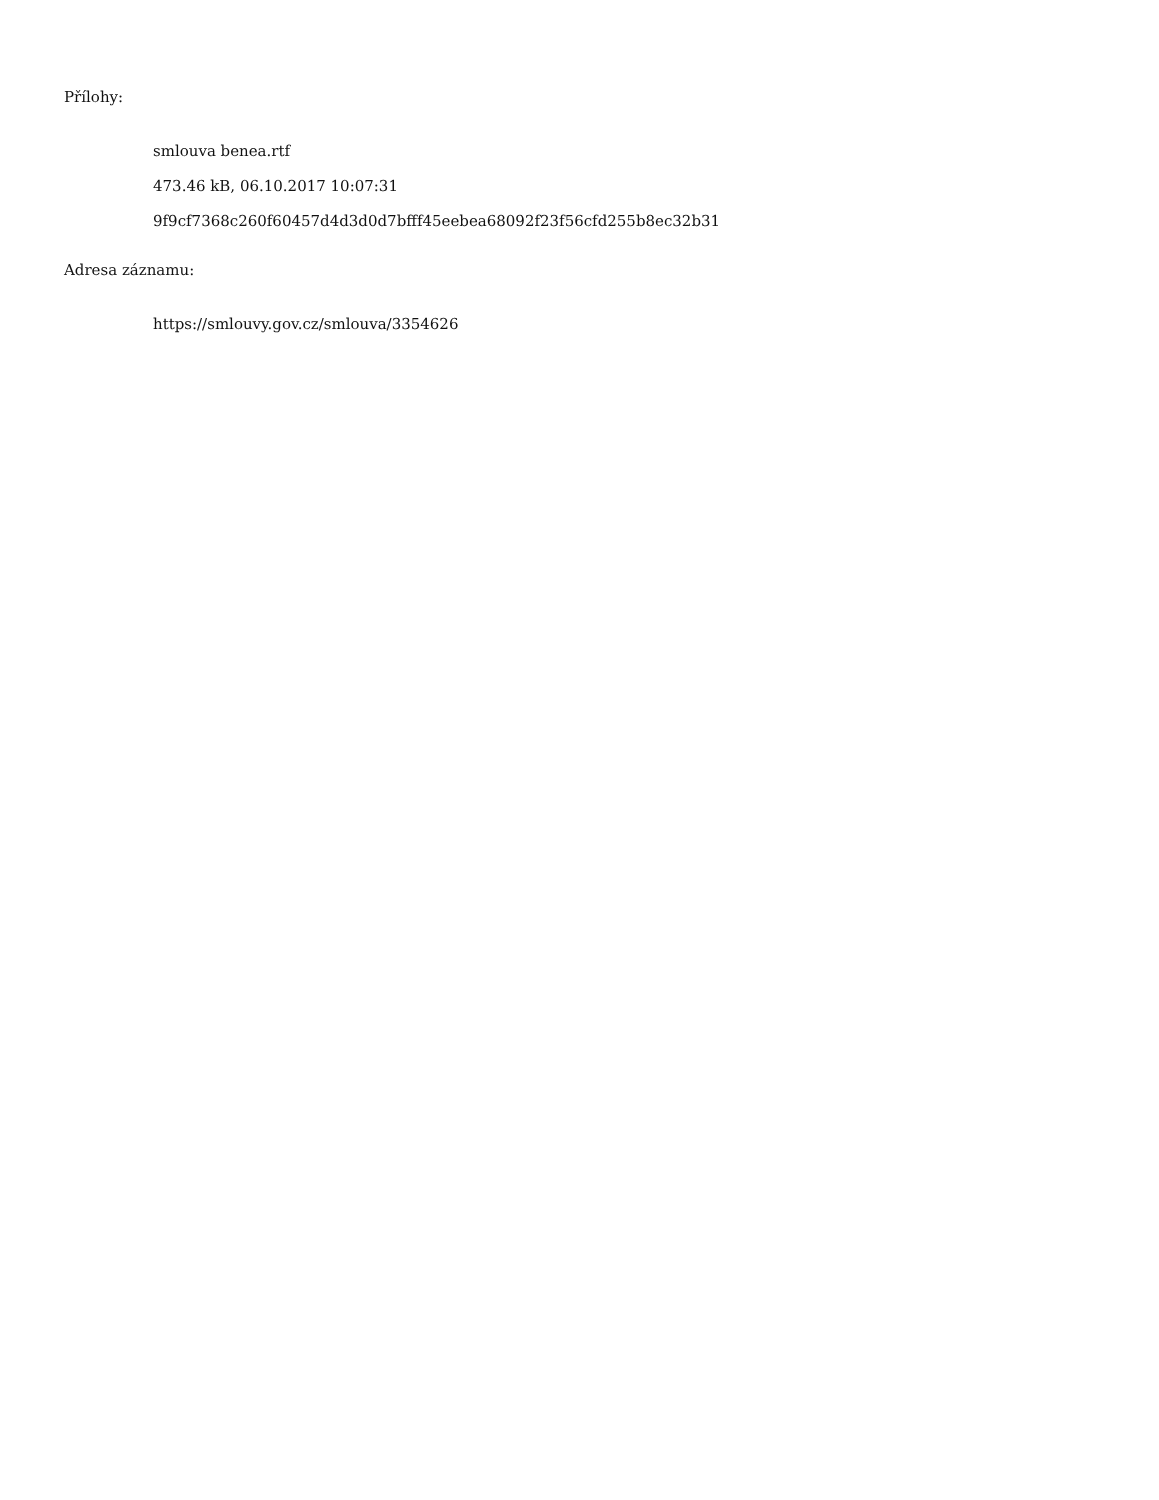Přílohy:
smlouva benea.rtf
473.46 kB, 06.10.2017 10:07:31
9f9cf7368c260f60457d4d3d0d7bfff45eebea68092f23f56cfd255b8ec32b31
Adresa záznamu:
https://smlouvy.gov.cz/smlouva/3354626